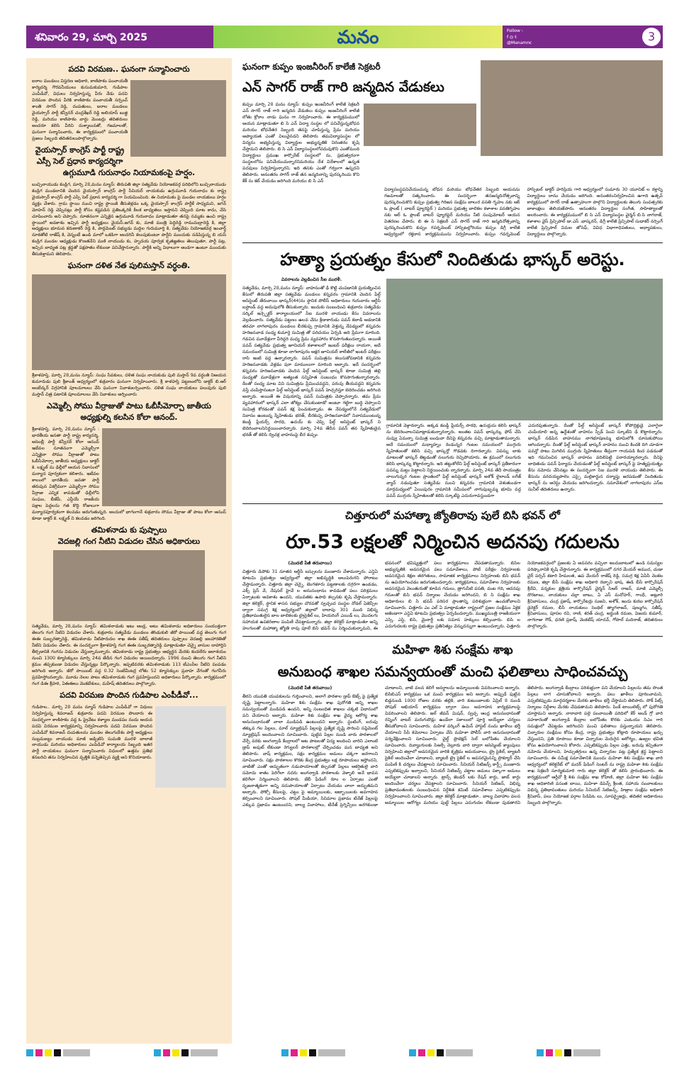శనివారం 29, మార్చి 2025
మనం
Follow :
f ◎ t
@Manamnc 3
పదవి విరమణ.. ఘనంగా సన్మానించారు
ఐరాల మండలం విస్తరణ అధికారి, కాణిపాకం పంచాయతీ కార్యదర్శి గౌరవనీయులు కుసుమకుమారి, గుడిపాల ఎంపీడీవో, విధులు నిర్వహిస్తున్న వీరు నేడు పదవి విరమణ పొందిన వీరికి కాణిపాకం పంచాయతీ సర్పంచ్ శాంతి సాగర్ రెడ్డి, దంపతులు, ఐరాల మండలం వైయస్సార్ పార్టీ కన్వీనర్ చంద్రశేఖర్ రెడ్డి అలియాస్ బుజ్జి రెడ్డి, మరియు కాణిపాకం వార్డు మెంబర్లు తదితరులు అందరూ కలిసి వీరిని దుశ్శాలువతో, గజమాలతో, ఘనంగా సన్మానించారు, ఈ కార్యక్రమంలో పంచాయతీ ప్రజలు సిబ్బంది తదితరులుపాల్గొన్నారు.
వైయస్సార్ కాంగ్రెస్ పార్టీ రాష్ట్ర ఎస్సీ సెల్ ప్రధాన కార్యదర్శిగా ఉగ్గుమూడి గురునాధం నియామకంపై హర్షం.
బుచ్చినాయుడు కండ్రిగ, మార్చి 28,మనం న్యూస్: తిరుపతి జిల్లా సత్యవేడు నియోజకవర్గ పరిధిలోని బుచ్చినాయుడు కండ్రిగ మండలానికి చెందిన వైయస్సార్ కాంగ్రెస్ పార్టీ సీనియర్ నాయకుడు ఉగ్గుమూడి గురునాధం కు రాష్ట్ర వైయస్సార్ కాంగ్రెస్ పార్టీ ఎస్సీ సెల్ ప్రధాన కార్యదర్శి గా నియమించింది. ఈ నియామకం పై మండల నాయకులు హర్షం వ్యక్తం చేశారు. గ్రామ స్థాయి నుంచి రాష్ట్ర స్థాయికి తీసుకెళ్లడం ఒక్క వైయస్సార్ కాంగ్రెస్ పార్టీకే సాధ్యమని, జగన్ మోహన్ రెడ్డి చెప్పినట్లు పార్టీ కోసం కష్టపడిన ప్రతిఒక్కరికీ కీలక బాధ్యతలు ఇస్తానని చెప్పింది మాట కాదు, చేసి చూపించారు అని చెప్పారు. నూతనంగా ఎన్నికైన ఉగ్గుమూడి గురునాధం మాట్లాడుతూ తనపై నమ్మకం ఉంచి రాష్ట్ర స్థాయిలో అవకాశం ఇచ్చిన పార్టీ అధ్యక్షులు వైయస్.జగన్ కు, మాజీ మంత్రి పెద్దిరెడ్డి రామచంద్రారెడ్డి కి, జిల్లా అధ్యక్షులు భూమన కరుణాకర్ రెడ్డి కి, పార్లమెంట్ సభ్యుడు మద్దిల గురుమూర్తి కి, సత్యవేడు నియోజకవర్గ ఇంచార్జ్ నూకతోటి రాజేష్ కి, వెన్నంటే ఉండి మాలో ఒకడిగా అందరినీ కలుపుకుంటూ పార్టీని ముందుకు నడిపిస్తున్న బి యస్ కండ్రిగ మండల అధ్యక్షుడు కొణతనేని మణి నాయుడు కు, హృదయ పూర్వక కృతజ్ఞతలు తెలుపుతూ, పార్టీ పట్ల, ఇచ్చిన బాధ్యత పట్ల శ్రద్ధతో పక్షపాతం లేకుండా పనిచేస్తానన్నారు. పార్టీకి అన్ని విధాలుగా అండగా ఉంటూ ముందుకు తీసుకెళ్తామని తెలిపారు.
ఘనంగా దళిత నేత పులిమస్తాన్ వర్ధంతి.
శ్రీకాళహస్తి, మార్చి 28,మనం న్యూస్: సంఘ సేవకులు, దళిత సంఘ నాయకుడు పులి మస్తాన్ 9వ వర్ధంతి నిఆయన కుమారుడు పులి శ్రీకాంత్ ఆధ్వర్యంలో శుక్రవారం ఘనంగా నిర్వహించారు. శ్రీ కాళహస్తి పట్టణంలోని డాక్టర్ బి.ఆర్ అంబేద్కర్ విగ్రహానికి పూలమాలలు వేసి ఘనంగా నివాళులర్పించారు. దళిత సంఘ నాయకులు పలువురు పులి మస్తాన్ చిత్ర పటానికి పూలమాలలు వేసి నివాళులు అర్పించారు
ఎమ్మెల్సీ సోము వీర్రాజుతో పాటు ఓబీసీమోర్చా జాతీయ అధ్యక్షుల్ని కలసిన కోలా ఆనంద్.
శ్రీకాళహస్తి, మార్చి 28,మనం న్యూస్ : భారతీయ జనతా పార్టీ రాష్ట్ర కార్యదర్శి, అసెంబ్లీ పార్టీ కన్వీనర్ కోలా ఆనంద్ ఇటీవల నూతనంగా ఎమ్మెల్సీగా ఎన్నికైనా సోము వీర్రాజుతో పాటు ఓబీసీమోర్చా జాతీయ అధ్యక్షులు డాక్టర్ కె. లక్ష్మణ్ ను ఢిల్లీలో ఆయన నివాసంలో మర్యాద పూర్వకంగా కలిశారు. ఇటీవల కాలంలో భారతీయ జనతా పార్టీ తరుపున ఏకగ్రీవంగా ఎమ్మెల్సీగా సోము వీర్రాజు ఎన్నిక కావడంతో ఢిల్లీలోని సంఘం, బీజేపీ, ఎన్డీయే రాజకీయ పక్షాల పెద్దలను గత కొద్ది రోజులుగా మర్యాదపూర్వకంగా కలవడం జరుగుతున్నది. అందులో భాగంగానే శుక్రవారం సోము వీర్రాజు తో పాటు కోలా ఆనంద్ కూడా డాక్టర్ కె. లక్ష్మణ్ ని కలవడం జరిగింది.
తమిళనాడు కు పుష్పాలు
వెదజల్లి గంగ నీటిని విడుదల చేసిన అధికారులు
సత్యవేడు, మార్చి 28,మనం న్యూస్: తమిళనాడుకు ఇటు ఆంధ్ర, అటు తమిళనాడు అధికారులు సంయుక్తంగా తెలుగు గంగ నీటిని విడుదల చేశారు. శుక్రవారం సత్యవేడు మండలం తొండుకులి జీరో పాయింట్ వద్ద తెలుగు గంగ ఈఈ సుబ్బరత్నారెడ్డి, తమిళనాడు నీటిపారుదల శాఖ ఈఈ సతీష్ తదితరులు పుష్పాలు వెదజల్లి జలహారతితో నీటిని విడుదల చేశారు. ఈ సందర్భంగా శ్రీకాళహస్తి గంగ ఈఈ సుబ్బరత్నారెడ్డి మాట్లాడుతూ చెన్నై వాసుల దాహార్తిని తీర్చడానికి గంగను విడుదల చేస్తున్నామన్నారు. తమిళనాడు రాష్ట్ర ప్రభుత్వం అభ్యర్థన మేరకు కండలేరు జలాశయం నుంచి 1300 క్యూసెక్కులు మార్చి 24వ తేదీన గంగ విడుదల అయిందన్నారు. 1996 నుంచి తెలుగు గంగ నీటిని క్రమం తప్పకుండా విడుదల చేస్తున్నట్లు పేర్కొన్నారు. ఇప్పటివరకు తమిళనాడుకు 113 టీఎంసీల నీటిని పంపడం జరిగింది అన్నారు. జీరో పాయింట్ వద్ద 0.32 సెంటీమీటర్ల లోతు 52 క్యూసెక్కుల ప్రవాహ వేగంతో గంగనీరు ప్రవహిస్తోందన్నారు. మూడు నెలల పాటు తమిళనాడుకు గంగ ప్రవహిస్తుందని అధికారులు పేర్కొన్నారు. కార్యక్రమంలో గంగ డిఈ శ్రీహరి, ఏఈఈలు వెంకటేశులు, మహేష్ తదితరులు పాల్గొన్నారు.
పదవి విరమణ పొందిన గుడిపాల ఎంపీడీవో...
గుడిపాల.. మార్చి 28 మనం న్యూస్ గుడిపాల ఎంపీడీవో గా విధులు నిర్వహిస్తున్న శివరాజన్ శుక్రవారం పదవి విరమణ పొందారు ఈ సందర్భంగా కాణిపాకం వద్ద ఓ ప్రైవేటు కళ్యాణ మండపం నందు ఆయన పదవి విరమణ కార్యక్రమాన్ని నిర్వహించారు పదవి విరమణ పొందిన ఎంపీడీవో శివరాజన్ దంపతులను మండల తెలుగుదేశం పార్టీ అధ్యక్షులు సుబ్రమణ్యం నాయుడు మాజీ జడ్పిటిసి సుమతి మురళి బాలాజీ నాయుడు మరియు అధికారులు ఎంపీడీవో కార్యాలయ సిబ్బంది ఇతర పార్టీ నాయకులు ఘనంగా సన్మానించారు విధులలో ఉత్తమ ప్రతిభ కనబరిచి తను నిర్వహించిన వృత్తికి వన్నెతెచ్చిన వ్యక్తి అని కొనియాడారు.
ఘనంగా కుప్పం ఇంజనీరింగ్ కాలేజీ సెక్రటరీ
ఎన్ సాగర్ రాజ్ గారి జన్మదిన వేడుకలు
కుప్పం మార్చి 28 మనం న్యూస్: కుప్పం ఇంజనీరింగ్ కాలేజీ సెక్రటరీ ఎన్ సాగర్ రాజ్ గారి జన్మదిన వేడుకలు కుప్పం ఇంజనీరింగ్ కాలేజీ లోతు క్రోరాం నాడు ఘనం గా నిర్వహించారు. ఈ కార్యక్రమములో ఆయన మాట్లాడుతూ బి సి ఎన్ విద్యా సంస్థల లో పనిచేస్తున్నబోధన మరియు బోధనేతర సిబ్బంది తనపై చూపిస్తున్న ప్రేమ మరియు ఆప్యాయత ఎంతో విలువైనదని తెలిపారు తమవిద్యాసంస్థల లో విద్యను అభ్యసిస్తున్న విద్యార్థుల అభ్యున్నతికి నిరంతరం కృషి చేస్తామని తెలిపారు. బి సి ఎన్ విద్యాసంస్థలలోచదువుకొని ఎంతోమంది విద్యార్థులు ప్రముఖ కార్పొరేట్ సంస్థలలో ను, ప్రభుత్వరంగా సంస్థలలోను పనిచేయుచున్నారనిమరియు దేశ విదేశాలలో ఉన్నత పదవులు నిర్వహిస్తున్నారని, ఇది తనకు ఎంతో గర్వంగా ఉన్నదని తెలిపారు. అనంతరం సాగర్ రాజ్ తన జన్మదినాన్ని పురస్కరించు కొని కేక్ ను కట్ చేయడం జరిగింది మరియు బి సి ఎన్
విద్యాసంస్థపనిచేయుచున్న బోధన మరియు బోధనేతర సిబ్బంది ఆయనను గజమాలతో సత్కరించారు. ఈ సందర్భంగా తనజన్మదినోత్సవాన్ని పురస్కరించుకొని కుప్పం ప్రభుత్వ గిరిజన సంక్షేమ బాలుర వసతి గృహం నకు ఆర్ ఓ ప్లాంట్ ( వాటర్ ప్యూరిఫైర్ ) మరియు ప్రభుత్వ బాలికల కళాశాల వసతిగృహం నకు ఆర్ ఓ ప్లాంట్ వాటర్ ప్యూరిఫైర్ మరియు నీటి సంపుమోటర్ ఆయన వితరణం చేసారు. బి ఈ సి సెక్రటరీ ఎన్ సాగర్ రాజ్ గారి జన్మదినోత్సవాన్ని పురస్కరించుకొని కుప్పం గవర్నమెంట్ హాస్పిటల్లోరియు కుప్పం డిగ్రీ కాలేజీ ఆధ్వర్యంలో రక్తదాన కార్యక్రమమును నిర్వహించారు. కుప్పం గవర్నమెంట్ హాస్పిటల్ డాక్టర్ హరిప్రియ గారి ఆధ్వర్యంలో సుమారు 30 యూనిట్ ల రక్తాన్ని విద్యార్థులు దానం చేయడం జరిగింది. అనంతరంనిర్వహించిన ఉగాది ఉత్సవ్ కార్యక్రములో సాగర్ రాజ్ ఉత్సాహంగా పాల్గొని విద్యార్థులకు తెలుగు సంవత్సరకు బాకాంక్షలు తెలియజేసారు. అనంతరం విద్యార్థుల సంగీత, సాహిత్యాలతో అలరించారు. ఈ కార్యక్రమములో బి సి ఎన్ విద్యాసంస్థల చైర్మన్ బి.సి నాగరాజ్, కళాశాల వైస్ ప్రిన్సిపాల్ డా.ఎస్ .భాస్కరన్, డిగ్రీ కాలేజీ ప్రిన్సిపాల్ సుధాకర్ నర్సింగ్ కాలేజీ ప్రిన్సిపాల్ విమల జోసెఫ్, వివిధ విభాగాధిపతులు, అధ్యాపకులు, విద్యార్థులు పాల్గొన్నారు.
హత్యా ప్రయత్నం కేసులో నిందితుడు భాస్కర్ అరెస్టు.
వివరాలను వెల్లడించిన సీఐ మురళీ.
సత్యవేడు, మార్చి 28,మనం న్యూస్: వాహనంతో ఢీ కొట్టి చంపడానికి ప్రయత్నించిన కేసులో తిరుపతి జిల్లా సత్యవేడు మండలం కన్నవరం గ్రామానికి చెందిన ఫీల్డ్ అసిస్టెంట్ తేరువాయి భాస్కర్(44)ను స్థానిక పోలీస్ అధికారులు గురువారం ఆర్టీసీ బస్టాండ్ వద్ద అదుపులోకి తీసుకున్నారు. ఇందుకు సంబంధించి శుక్రవారం సత్యవేడు సర్కిల్ ఇన్స్పెక్టర్ కార్యాలయంలో సీఐ మురళి నాయుడు కేసు వివరాలను వెల్లడించారు. సత్యవేడు పట్టణం ఉలవ చేను క్రీడాకారుడు పవన్ కబాడీ ఆడడానికి తరచూ నాగలాపురం మండలం బీరకుప్ప గ్రామానికి వెళ్తున్న నేపథ్యంలో కన్నవరం హరిజనవాడ సంధ్య కుమార్తె సుమిత్ర తో పరిచయం ఏర్పడి అది ప్రేమగా మారింది. గడచిన మూడేళ్లుగా వీరిద్దరి మధ్య ప్రేమ వ్యవహారం కొనసాగుతుందన్నారు. అయితే పవన్ సత్యవేడు ప్రభుత్వ జూనియర్ కళాశాలలో ఇంటర్ పరీక్షలు రాయగా, అదే సమయంలో సుమిత్ర కూడా నాగలాపురం అక్షర జూనియర్ కాలేజీలో ఇంటర్ పరీక్షలు రాసి ఇంటి వద్ద ఉన్నారన్నారు. పవన్ సుమిత్రను కలుసుకోవడానికి కన్నవరం హరిజనవాడకు వెళ్లడం షరా మాములుగా మారింది అన్నారు. ఇదే సందర్భంలో కన్నవరం హరిజనవాడకు చెందిన ఫీల్డ్ అసిస్టెంట్ భాస్కర్ కూడా సుమిత్ర తల్లి సంధ్యతో మూడేళ్లుగా అత్యంత సన్నిహిత సంబంధం కొనసాగుతున్నారన్నారు. దీంతో సంధ్య మాట విని సుమిత్రను ప్రేమించవద్దని, పరువు తీయవద్దని కన్నవరం వస్తే చంపేస్తానంటూ ఫీల్డ్ అసిస్టెంట్ భాస్కర్ పవన్ హెచ్చరిస్తూ బెదిరించడం జరిగింది అన్నారు. అయితే ఈ విషయాన్ని పవన్ సుమిత్రకు చెప్పారన్నారు. తమ ప్రేమ వ్యవహారంలో భాస్కర్ ఎలా జోక్యం చేసుకుంటాడో అంటూ గట్టిగా బుద్ధి చెప్పాలని సుమిత్ర కోరడంతో పవన్ కక్ష పెంచుకున్నాడు. ఈ నేపథ్యంలోనే సత్యవేడులో నివాసం ఉంటున్న స్నేహితుడు భరత్, బీరకుప్ప హరిజనవాడలో నివాసముంటున్న కబడ్డీ ప్లేయర్స్ సారధి, ఉదయ్ కు చెప్పి ఫీల్డ్ అసిస్టెంట్ భాస్కర్ ని బెదిరించాలనినిర్ణయించారన్నారు. మార్చి 24వ తేదీన పవన్ తన స్నేహితుడైన భరత్ తో కలిసి ద్విచక్ర వాహనంపై బీర కుప్పం
గ్రామానికి వెళ్లారన్నారు. అక్కడ కబడ్డీ ప్లేయర్స్ సారధి, ఉదయ్లను కలిసి భాస్కర్ ను బెదిరించాలనిమాట్లాడుకున్నారన్నారు. అంతట పవన్ భాస్కర్కు ఫోన్ చేసి నువ్వు ఏమన్నా సుమిత్ర బంధువా దీనిపై కన్నవరం వచ్చి మాట్లాడుతామన్నారు. అదే సమయంలో మధ్యాహ్నం రెండున్నర గంటల సమయంలో ముగ్గురు స్నేహితులతో కలిసి వచ్చి భాస్కర్తో గొడవకు దిగారన్నారు. వివన్ను బాకు మాటలతో భాస్కర్ తిట్టడంతో నలుగురు రెచ్చిపోయారు. ఈ క్రమంలో నలుగురు కలిసి భాస్కర్ను కొట్టారన్నారు. ఇది తట్టుకోలేని ఫీల్డ్ అసిస్టెంట్ భాస్కర్ ప్రతీకారంగా పవన్ను మట్టు పెట్టాలని నిర్ణయించుకు న్నారన్నారు. మార్చి 24వ తేదీ సాయంత్రం నాలుగున్నర గంటల ప్రాంతంలో ఫీల్డ్ అసిస్టెంట్ భాస్కర్ అశోక్ లైలాండ్ లగేజ్ వ్యాన్ నడుపుతూ సత్యవేడు నుంచి కన్నవరం గ్రామానికి వెళుతుండగా మార్గమధ్యంలో ఏయిపురం గ్రామానికి సమీపంలో నాగుపుబ్బమ్మ భూమి వద్ద పవన్ ముగ్గురు స్నేహితులతో కలిసి స్కూటీపై ఎదురుగావస్తుండగా
ఎదురవుతున్నారు. దీంతో ఫీల్డ్ అసిస్టెంట్ భాస్కర్ కోపోద్రిక్తుడై ఎలాగైనా చంపేయాలి అన్న ఉద్దేశంతో వాహనం స్పీడ్ పెంచి స్కూటీని ఢీ కొట్టారన్నారు. భాస్కర్ నడిపిన వాహనము నాగభూషణమ్మ భూమిలోకి దూసుకుపోయి ఆగిందన్నారు. దీంతో ఫీల్డ్ అసిస్టెంట్ భాస్కర్ వాహనం నుంచి కిందకి దిగి చూడగా పవన్తో పాటు మిగిలిన ముగ్గురు స్నేహితులు తీవ్రంగా గాయపడి కింద పడడంతో ఇది గమనించిన భాస్కర్ వాహనం వదిలిపెట్టి పరారయ్యారన్నారు. దీనిపై బాధితుడు పవన్ ఫిర్యాదు చేయడంతో ఫీల్డ్ అసిస్టెంట్ భాస్కర్ పై హత్యప్రయత్నం కేసు నమోదు చేసినట్లు ఈ సందర్భంగా సిఐ మురళి నాయుడు తెలిపారు. ఈ కేసును వరదయ్యపాలెం ఎస్సై మల్లికార్జున దర్యాప్తు జరపడంతో నిందితుడు భాస్కర్ ను అరెస్టు చేయడం జరిగిందన్నారు. సమావేశంలో నాగలాపురం ఎస్ఐ సునీల్ తదితరులు ఉన్నారు.
చిత్తూరులో మహాత్మా జ్యోతిరావు పులే బిసి భవన్ లో
రూ.53 లక్షలతో నిర్మించిన అదనపు గదులను
(మొదటి పేజీ తరువాయి)
చిత్తూరు డిపోకు 31 నూతన ఆర్టీసీ బస్సులను మంజూరు చేశామన్నారు. ఎన్డిఏ కూటమి ప్రభుత్వం ఆధ్వర్యంలో జిల్లా అభివృద్ధికి అలుపెరుగని పోరాటం చేస్తామన్నారు. చిత్తూరు జిల్లా చెన్నై, బెంగళూరు పట్టణాలకు దగ్గరగా ఉండడం, ఎక్స్ ప్రెస్ వే, నేషనల్ హైవే ల అనుసంధానం కావడంతో పలు పరిశ్రమలు ఏర్పాటుకు అవకాశం ఉందని, యువతకు ఉపాధి కల్పనకు కృషి చేస్తామన్నారు. జిల్లా కలెక్టర్, స్థానిక శాసన సభ్యుల చొరవతో స్వచ్ఛంద సంస్థల నోడల్ ఏజెన్సీల ద్వారా సమగ్ర శిక్ష ఆధ్వర్యంలో జిల్లాలో దాదాపు 301 మంది విభిన్న ప్రతిభావంతులైన బాల బాలికలకు ట్రైసైకిల్ లు, హియరింగ్ ఎయిడ్ లు, మొదలగు సహాయక ఉపకరణాల పంపిణీ చేపట్టామన్నారు. జిల్లా కలెక్టర్ మాట్లాడుతూ అన్ని హంగులతో మహాత్మా జ్యోతి రావు పూలే బిసి భవన్ ను నిర్మించుకున్నామని, ఈ భవనంలో భవిష్యత్తులో పలు కార్యక్రమాలు చేపడతామన్నారు. బిసిల అభ్యున్నతికి అవసరమైన పలు సమావేశాలు, పోటీ పరీక్షల నిర్వహణకు అవసరమైన శిక్షణ తరగతులు, సామాజిక కార్యక్రమాలు నిర్వహణకు బిసి భవన్ ను ఉపయోగించడం జరుగుతుందన్నారు. కార్యక్రమాలు, సమావేశాల నిర్వహణకు అవసరమైన వెలుతురుతో కూడిన గదులు, త్రాగునీటి వసతి, వంట గది, అదనపు గదులతో బిసి భవన్ నిర్మాణం చేయడం జరిగిందని, బి సి సంక్షేమ శాఖ అధికారులు బి సి భవన్ పరిసర ప్రాంతాన్ని పరిశుభ్రంగా ఉంచుకోవాలని సూచించారు. చిత్తూరు ఎం ఎల్ ఏ మాట్లాడుతూ రాష్ట్రంలో ప్రజల సంక్షేమం ఏకైక అజెండాగా ఎన్డిఏ కూటమి ప్రభుత్వం ఏర్పడిందన్నారు. ముఖ్యమంత్రి రాజకీయంగా ఎస్సి, ఎస్టి, బిసి, మైనార్టీ లకు సమాన హక్కులు కల్పించారు. బిసి ల ఎదుగుదలకు రాష్ట్ర ప్రభుత్వం ప్రతినిత్యం వెన్నుదన్నుగా ఉంటుందన్నారు. చిత్తూరు నియోజకవర్గంలో ప్రజలకు ఏ అవసరం వచ్చినా అందుబాటులో ఉండి సమస్యల పరిష్కారానికి కృషి చేస్తానన్నారు. ఈ కార్యక్రమంలో నగర మేయర్ అముద, చుడా చైర్ పర్సన్ కటారి హేమలత, ఉప మేయర్ రాజేష్ రెడ్డి, సమగ్ర శిక్ష ఏపీసీ వెంకట రమణ, జిల్లా బీసీ సంక్షేమ శాఖ అధికారి రబ్బాని భాష, ఈడి బీసీ కార్పొరేషన్ శ్రీదేవి, వన్నకుల క్షత్రియ కార్పొరేషన్ చైర్మన్ సిఆర్ రాజన్, మాజీ ఎమ్మెల్సీ దొరబాబు, నాయకులు చల్లా బాబు, ఏ ఎస్ మనోహర్, గాంధీ, అట్లూరి శ్రీనివాసులు, చంద్ర ప్రకాష్, కార్పొరేటర్లు సుజని, అశోక్, ఇందు కురబ కార్పొరేషన్ డైరెక్టర్ రమణ, బీసీ నాయకులు సెంథిల్ త్యాగరాజన్, షణ్ముగం, సతీష్, శ్రీనివాసులు, పూసల రవి, రాణి, శరత్ చంద్ర, అర్జుంకి రమణ, విజయ కుమార్, నాగరాజు గౌడ్, ధరణి ప్రకాష్, వెంకటేష్ యాదవ్, గోపాల్ మదిరాజ్, తదితరులు పాల్గొన్నారు.
మహిళా శిశు సంక్షేమ శాఖ
అనుబంధ శాఖల సమన్వయంతో మంచి ఫలితాలు సాధించవచ్చు
(మొదటి పేజీ తరువాయి)
తీరని యువతి యువకులను గుర్తించాలని, అలాగే పాఠశాల డ్రాప్ ఔట్స్ పై ప్రత్యేక దృష్టి పెట్టాలన్నారు. మహిళా శిశు సంక్షేమ శాఖ పురోగతి అన్ని శాఖల సమన్వయంతో ముడిపడి ఉందని, అన్ని సంబంధిత శాఖలు చక్కటి విధానంలో పని చేయాలని అన్నారు. మహిళా శిశు సంక్షేమ శాఖ వైద్య ఆరోగ్య శాఖ అనుసంధానంతో చాలా ముడిపడి ఉంటుందని అన్నారు. స్టంటింగ్, బరువు తక్కువ గల పిల్లలు, మాల్ న్యూట్రిషన్ పిల్లలపై ప్రత్యేక దృష్టి సారించి సప్లిమెంట్ న్యూట్రిషన్ అందించాలని సూచించారు. పుట్టిన పిల్లల నుండి వారు పాఠశాలలో చేర్పే వరకు అంగన్వాడీ కేంద్రాలలో ఆట పాటలతో విద్య అందించి వారిని ఎలాంటి డ్రాప్ అవుట్ లేకుండా రెగ్యులర్ పాఠశాలల్లో చేర్పించడం మన బాధ్యత అని తెలిపారు. వాష్ కార్యక్రమం, సక్షం కార్యక్రమం అమలు చక్కగా జరగాలని సూచించారు. సక్షం పాఠశాలల కొరకు కేంద్ర ప్రభుత్వం లక్ష రూపాయలు ఇస్తోందని, వాటితో ఎంతో అద్భుతంగా నడుపాయాలతో కల్పనతో పిల్లలు ఆకర్షితులై వారి సమోదు శాతం పెరిగేలా నదరు అంగన్వాడి పాఠశాలకు వెళ్ళాలి అనే భావన కలిగేలా నిర్మించాలని తెలిపారు. బేబీ ఫీడింగ్ రూం ల ఏర్పాటు ఎంతో సృజనాత్మకంగా అన్ని నదుపాయాలతో ఏర్పాటు చేయడం చాలా అద్భుతమని అన్నారు. పోక్సో కేసులపై, చట్టం పై అమ్మాయిలకు, అబ్బాయిలకు అవగాహన కల్పించాలని సూచించారు. సోషల్ మీడియా, సినిమాల ప్రభావం టీనేజ్ పిల్లలపై ఎక్కువ ప్రభావం ఉంటుందని, బాల్య వివాహాలు, టీనేజ్ ప్రెగ్నెన్సీలు జరగకుండా చూడాలని, వాటి వలన కలిగే అనర్థాలను అమ్మాయిలకు వివరించాలని అన్నారు. బిసిబిఎస్ కార్యక్రమం ఒక మంచి కార్యక్రమం అని అన్నారు. అప్పుడే పుట్టిన బిడ్డనుండి 1000 రోజుల వరకు తల్లికి, వారి కుటుంబాలకు ఏప్రిల్ 8 నుండి పోషణ్ అభియాన్ కార్యక్రమం ద్వారా పలు అవగాహన కార్యక్రమాలపై వివరించాలని తెలిపారు. జల్ జీవన్ మిషన్, స్వచ్ఛ ఆంధ్ర అనుసంధానంతో రన్నింగ్ వాటర్ మరుగుదొడ్లు ఉండేలా సకాలంలో పూర్తి అయ్యేలా చర్యలు తీసుకోవాలని సూచించారు. మహిళ వర్కింగ్ ఉమెన్ హాస్టల్ నందు ఖాళీలు భర్తీ చేయాలని సీసీ కెమెరాలు ఏర్పాటు చేసి మహిళా పోలీస్ వారి అనుసంధానంతో పర్యవేక్షించాలని సూచించారు. చైల్డ్ ప్రొటెక్షన్ సెల్ బలోపేతం చేయాలని సూచించారు. దివ్యాంగులకు సిఆర్సీ నెల్లూరు వారి ద్వారా అసెస్మెంట్ క్యాంపులు నిర్వహించి జిల్లాలో అవసరమైన వారికి కృత్రిమ అవయవాలు, ట్రై సైకిల్, బ్యాటరీ సైకిల్ అందించేలా చూడాలని, బ్యాటరీ ట్రై సైకిల్ ల అవసరమైనన్ని ప్రొక్యూర్ చేసి పంపిణీ కి చర్యలు చేపట్టాలని సూచించారు. సీనియర్ సిటిజన్స్ కార్డ్స్ మంజూరు ఎప్పటికప్పుడు ఇవ్వాలని, సీనియర్ సిటిజన్స్ చట్టాల అమలు పక్కాగా అమలు అయ్యేలా చూడాలని అన్నారు. ట్రాన్స్ జెండర్ లకు రేషన్ కార్డు, జాబ్ కార్డు అందించేలా చర్యలు చేపట్టాలని సూచించారు. సీనియర్ సిటిజన్, విభిన్న ప్రతిభావంతులకు సంబంధించిన నిర్దేశిత కమిటీ సమావేశాలు ఎప్పటికప్పుడు నిర్వహించాలని సూచించారు. జిల్లా కలెక్టర్ మాట్లాడుతూ.. బాల్య వివాహాల వలన అమ్మాయిల ఆరోగ్యం మరియు పుట్టే పిల్లలు ఎదుగుదల లేకుండా పుడతారని తెలిపారు. అంగన్వాడి కేంద్రాలు పరిశుభ్రంగా పని చేయాలని పిల్లలను తమ సొంత పిల్లలు లాగ చూసుకోవాలని అన్నారు. పలు ఖాళీలు పూరించామని, ఎప్పటికప్పుడు మార్గదర్శకాల మేరకు ఖాళీలు భర్తీ చేస్తామని తెలిపారు. సోక్ పిట్స్ నిర్మాణం నిర్దేశాల మేరకు చేపడతామని తెలిపారు. పింక్ టాయిలెట్స్ లో పురోగతి చూస్తామని అన్నారు. నారావారి పల్లె పంచాయితీ పరిధిలో కేర్ అండ్ గ్రో వారి సహకారంతో అంగన్వాడి కేంద్రాల బలోపేతం కొరకు ఎంఓయు సిఎం గారి సమక్షంలో చేపట్టడం జరిగిందని మంచి ఫలితాలు వస్తున్నాయని తెలిపారు. చిన్నారుల సంక్షేమం కోసం కేంద్ర, రాష్ట్ర ప్రభుత్వం కోట్లాది రూపాయలు ఖర్చు చేస్తుందని, ప్రతి రూపాయి కూడా చిన్నారుల మెరుగైన ఆరోగ్యం, ఉజ్వల భవిత కోసం ఉపయోగించాలని కోరారు. ఎప్పటికప్పుడు పిల్లల ఎత్తు, బరువు కచ్చితంగా నమోదు చేయాలని, హెచ్చుతగ్గులు ఉన్న చిన్నారుల పట్ల ప్రత్యేక శ్రద్ధ పెట్టాలని సూచించారు. ఈ సమీక్ష సమావేశానికి ముందు మహిళా శిశు సంక్షేమ శాఖ వారి ఆధ్వర్యంలో కలెక్టరేట్ లో మదర్ ఫీడింగ్ సెంటర్ ను రాష్ట్ర మహిళా శిశు సంక్షేమ శాఖ సెక్రటరీ సూర్యకుమారి గారు జిల్లా కలెక్టర్ తో కలిసి ప్రారంభించారు. ఈ కార్యక్రమంలో ఆర్డీవో శ్రీ శిశు సంక్షేమ శాఖ రోహిణి, జిల్లా మహిళా శిశు సంక్షేమ శాఖ అధికారిణి వసంత బాయి, మహిళా డిపెన్స్ శ్రీలత, సహాయ సంచాలకులు విభిన్న ప్రతిభావంతులు మరియు సీనియర్ సిటిజన్స్, హిజ్రాల సంక్షేమ అధికారి శ్రీనివాస్, పలు నియోజక వర్గాల సిడిపిఓ లు, సూపర్వైజర్లు, తదితర అధికారులు సిబ్బంది పాల్గొన్నారు.